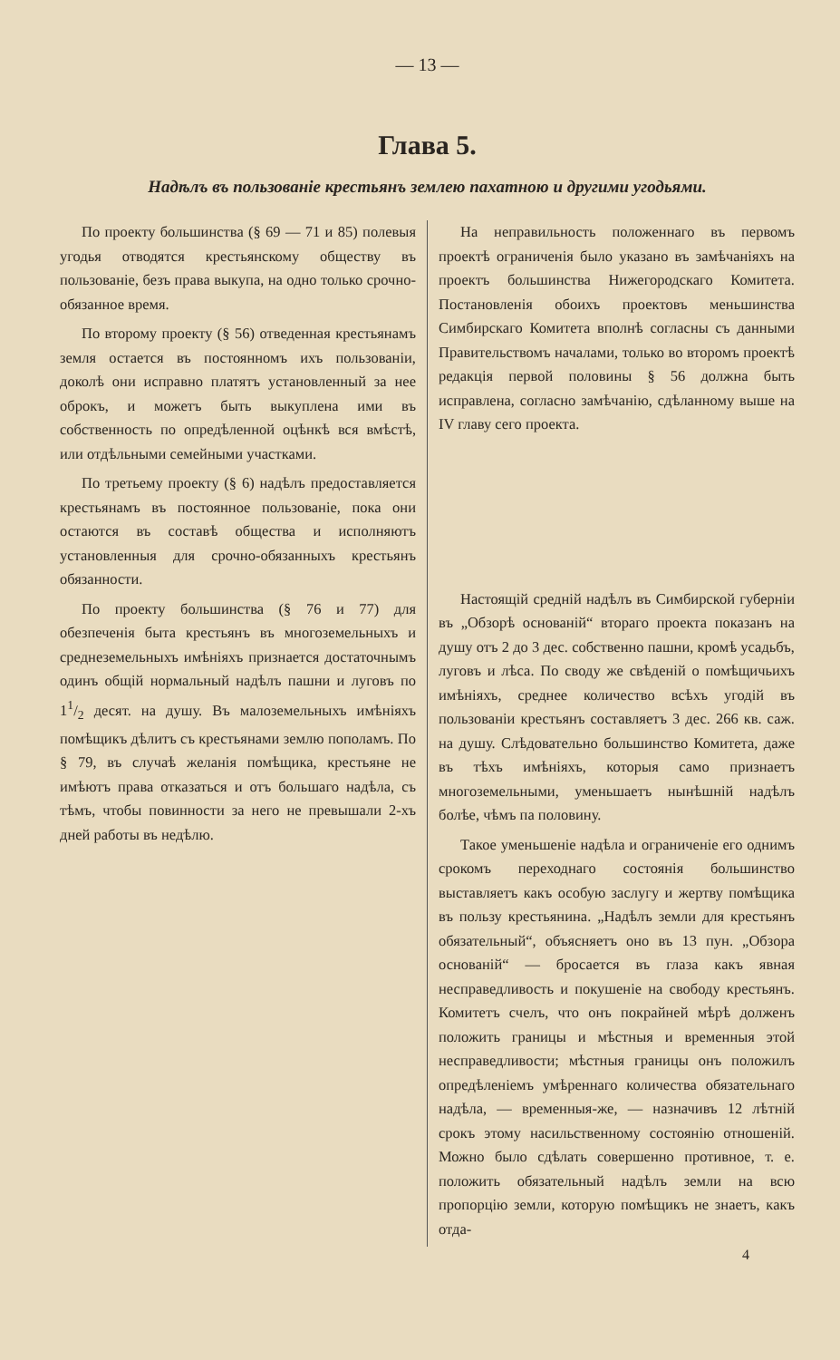— 13 —
Глава 5.
Надѣлъ въ пользованіе крестьянъ землею пахатною и другими угодьями.
По проекту большинства (§ 69 — 71 и 85) полевыя угодья отводятся крестьянскому обществу въ пользованіе, безъ права выкупа, на одно только срочно-обязанное время.
По второму проекту (§ 56) отведенная крестьянамъ земля остается въ постоянномъ ихъ пользованіи, доколѣ они исправно платятъ установленный за нее оброкъ, и можетъ быть выкуплена ими въ собственность по опредѣленной оцѣнкѣ вся вмѣстѣ, или отдѣльными семейными участками.
По третьему проекту (§ 6) надѣлъ предоставляется крестьянамъ въ постоянное пользованіе, пока они остаются въ составѣ общества и исполняютъ установленныя для срочно-обязанныхъ крестьянъ обязанности.
По проекту большинства (§ 76 и 77) для обезпеченія быта крестьянъ въ многоземельныхъ и среднеземельныхъ имѣніяхъ признается достаточнымъ одинъ общій нормальный надѣлъ пашни и луговъ по 11/2 десят. на душу. Въ малоземельныхъ имѣніяхъ помѣщикъ дѣлитъ съ крестьянами землю пополамъ. По § 79, въ случаѣ желанія помѣщика, крестьяне не имѣютъ права отказаться и отъ большаго надѣла, съ тѣмъ, чтобы повинности за него не превышали 2-хъ дней работы въ недѣлю.
На неправильность положеннаго въ первомъ проектѣ ограниченія было указано въ замѣчаніяхъ на проектъ большинства Нижегородскаго Комитета. Постановленія обоихъ проектовъ меньшинства Симбирскаго Комитета вполнѣ согласны съ данными Правительствомъ началами, только во второмъ проектѣ редакція первой половины § 56 должна быть исправлена, согласно замѣчанію, сдѣланному выше на IV главу сего проекта.
Настоящій средній надѣлъ въ Симбирской губерніи въ „Обзорѣ основаній“ втораго проекта показанъ на душу отъ 2 до 3 дес. собственно пашни, кромѣ усадьбъ, луговъ и лѣса. По своду же свѣденій о помѣщичьихъ имѣніяхъ, среднее количество всѣхъ угодій въ пользованіи крестьянъ составляетъ 3 дес. 266 кв. саж. на душу. Слѣдовательно большинство Комитета, даже въ тѣхъ имѣніяхъ, которыя само признаетъ многоземельными, уменьшаетъ нынѣшній надѣлъ болѣе, чѣмъ па половину.
Такое уменьшеніе надѣла и ограниченіе его однимъ срокомъ переходнаго состоянія большинство выставляетъ какъ особую заслугу и жертву помѣщика въ пользу крестьянина. „Надѣлъ земли для крестьянъ обязательный“, объясняетъ оно въ 13 пун. „Обзора основаній“ — бросается въ глаза какъ явная несправедливость и покушеніе на свободу крестьянъ. Комитетъ счелъ, что онъ покрайней мѣрѣ долженъ положить границы и мѣстныя и временныя этой несправедливости; мѣстныя границы онъ положилъ опредѣленіемъ умѣреннаго количества обязательнаго надѣла, — временныя-же, — назначивъ 12 лѣтній срокъ этому насильственному состоянію отношеній. Можно было сдѣлать совершенно противное, т. е. положить обязательный надѣлъ земли на всю пропорцію земли, которую помѣщикъ не знаетъ, какъ отда-
4